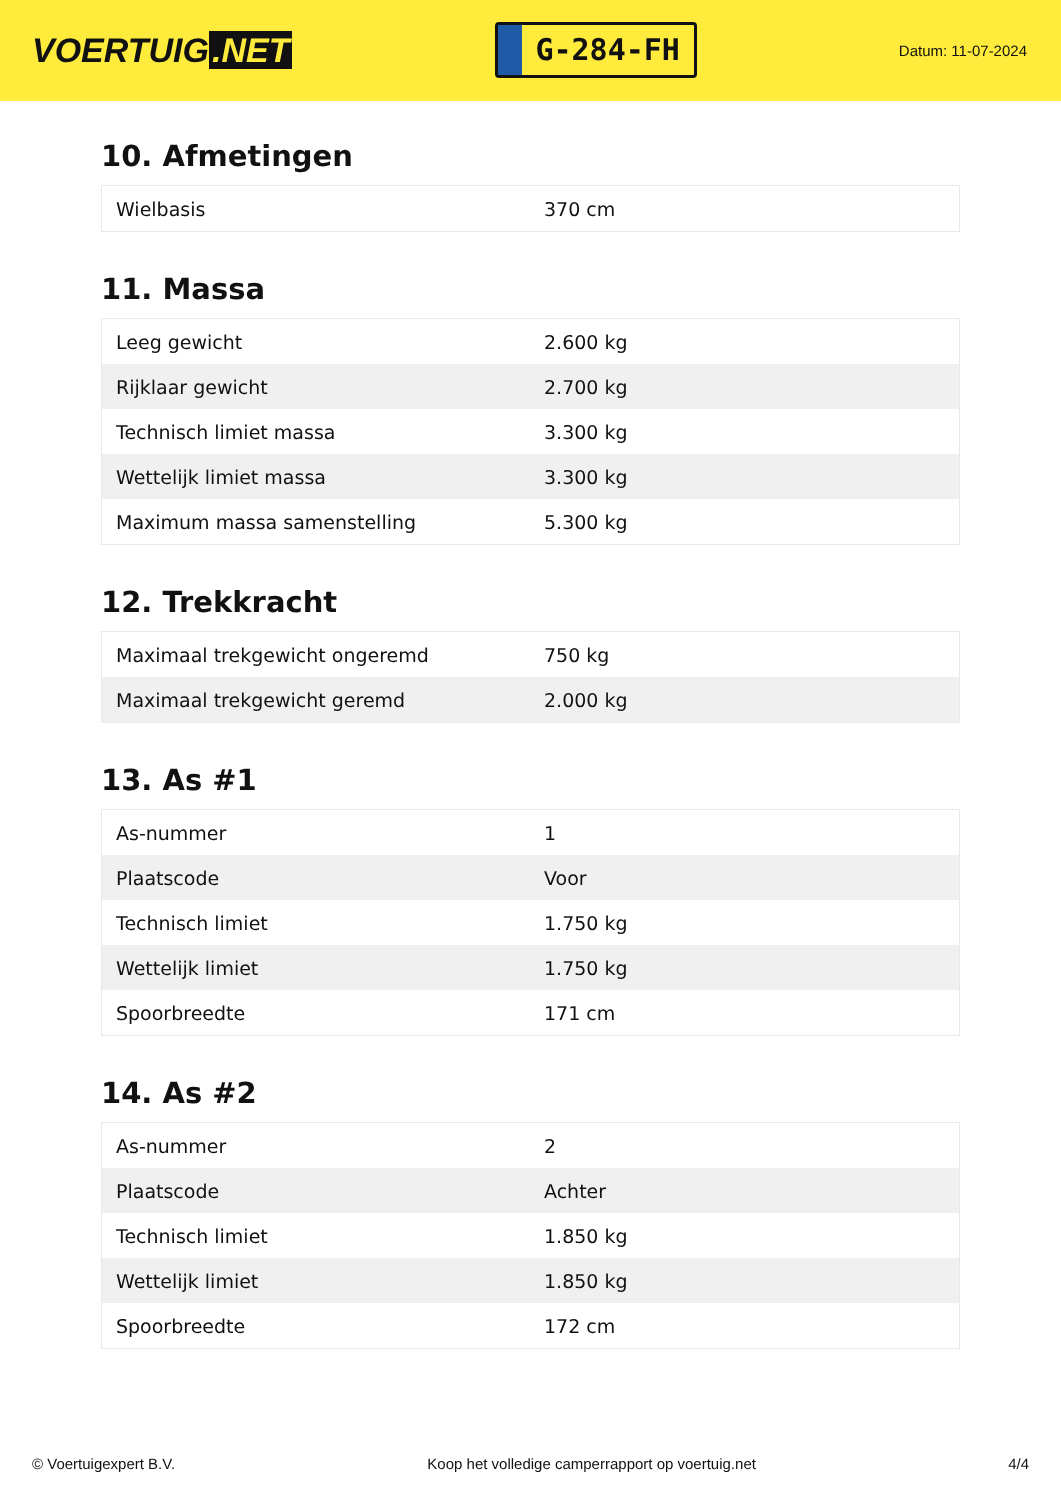VOERTUIG.NET
G-284-FH
Datum: 11-07-2024
10. Afmetingen
| Wielbasis | 370 cm |
11. Massa
| Leeg gewicht | 2.600 kg |
| Rijklaar gewicht | 2.700 kg |
| Technisch limiet massa | 3.300 kg |
| Wettelijk limiet massa | 3.300 kg |
| Maximum massa samenstelling | 5.300 kg |
12. Trekkracht
| Maximaal trekgewicht ongeremd | 750 kg |
| Maximaal trekgewicht geremd | 2.000 kg |
13. As #1
| As-nummer | 1 |
| Plaatscode | Voor |
| Technisch limiet | 1.750 kg |
| Wettelijk limiet | 1.750 kg |
| Spoorbreedte | 171 cm |
14. As #2
| As-nummer | 2 |
| Plaatscode | Achter |
| Technisch limiet | 1.850 kg |
| Wettelijk limiet | 1.850 kg |
| Spoorbreedte | 172 cm |
© Voertuigexpert B.V. Koop het volledige camperrapport op voertuig.net 4/4